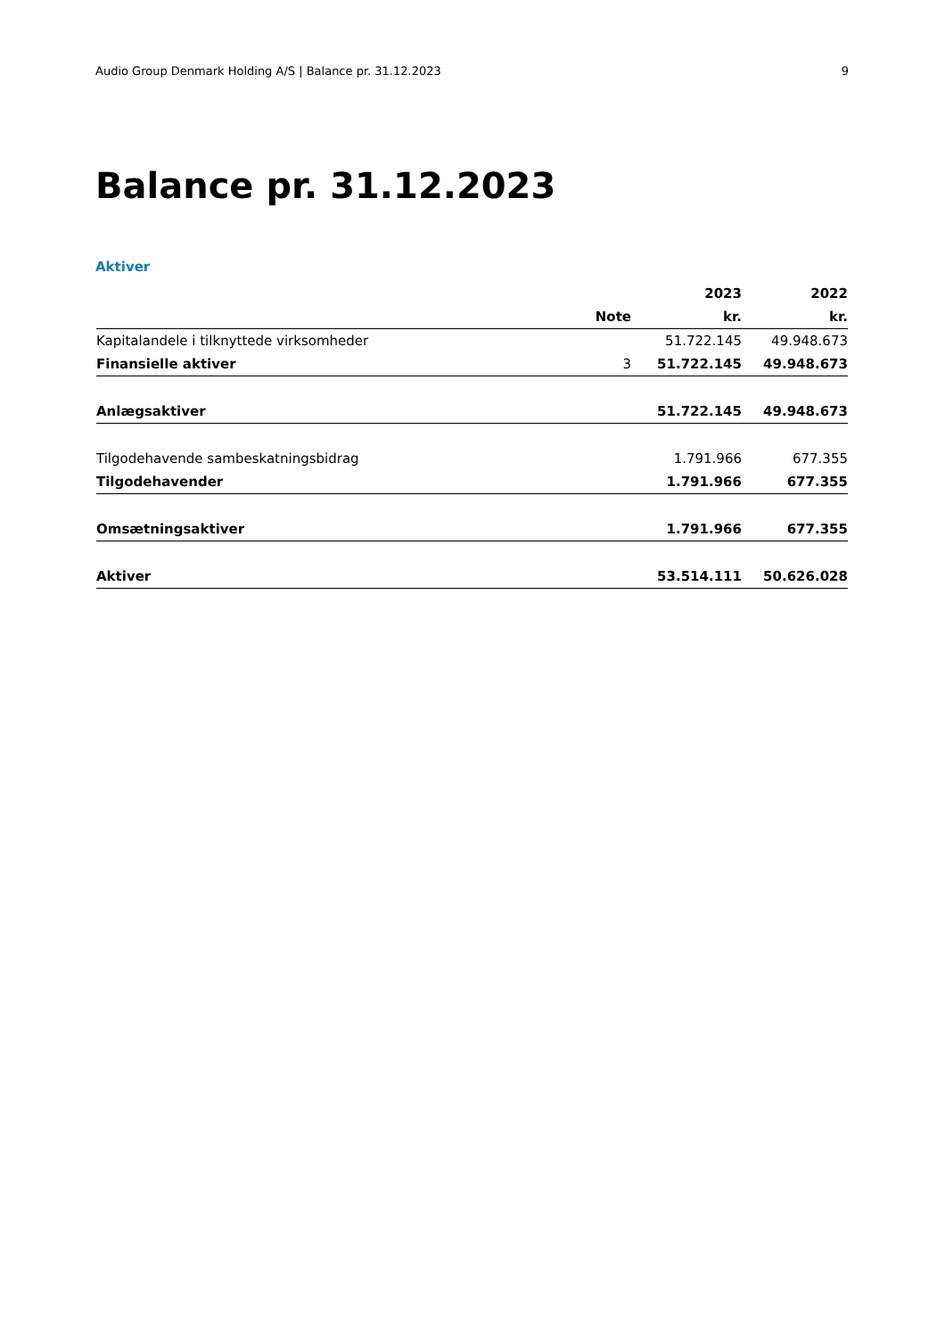Audio Group Denmark Holding A/S | Balance pr. 31.12.2023 9
Balance pr. 31.12.2023
Aktiver
| | | 2023 | 2022 |
| --- | --- | --- | --- |
| | Note | kr. | kr. |
| Kapitalandele i tilknyttede virksomheder | | 51.722.145 | 49.948.673 |
| Finansielle aktiver | 3 | 51.722.145 | 49.948.673 |
| Anlægsaktiver | | 51.722.145 | 49.948.673 |
| Tilgodehavende sambeskatningsbidrag | | 1.791.966 | 677.355 |
| Tilgodehavender | | 1.791.966 | 677.355 |
| Omsætningsaktiver | | 1.791.966 | 677.355 |
| Aktiver | | 53.514.111 | 50.626.028 |